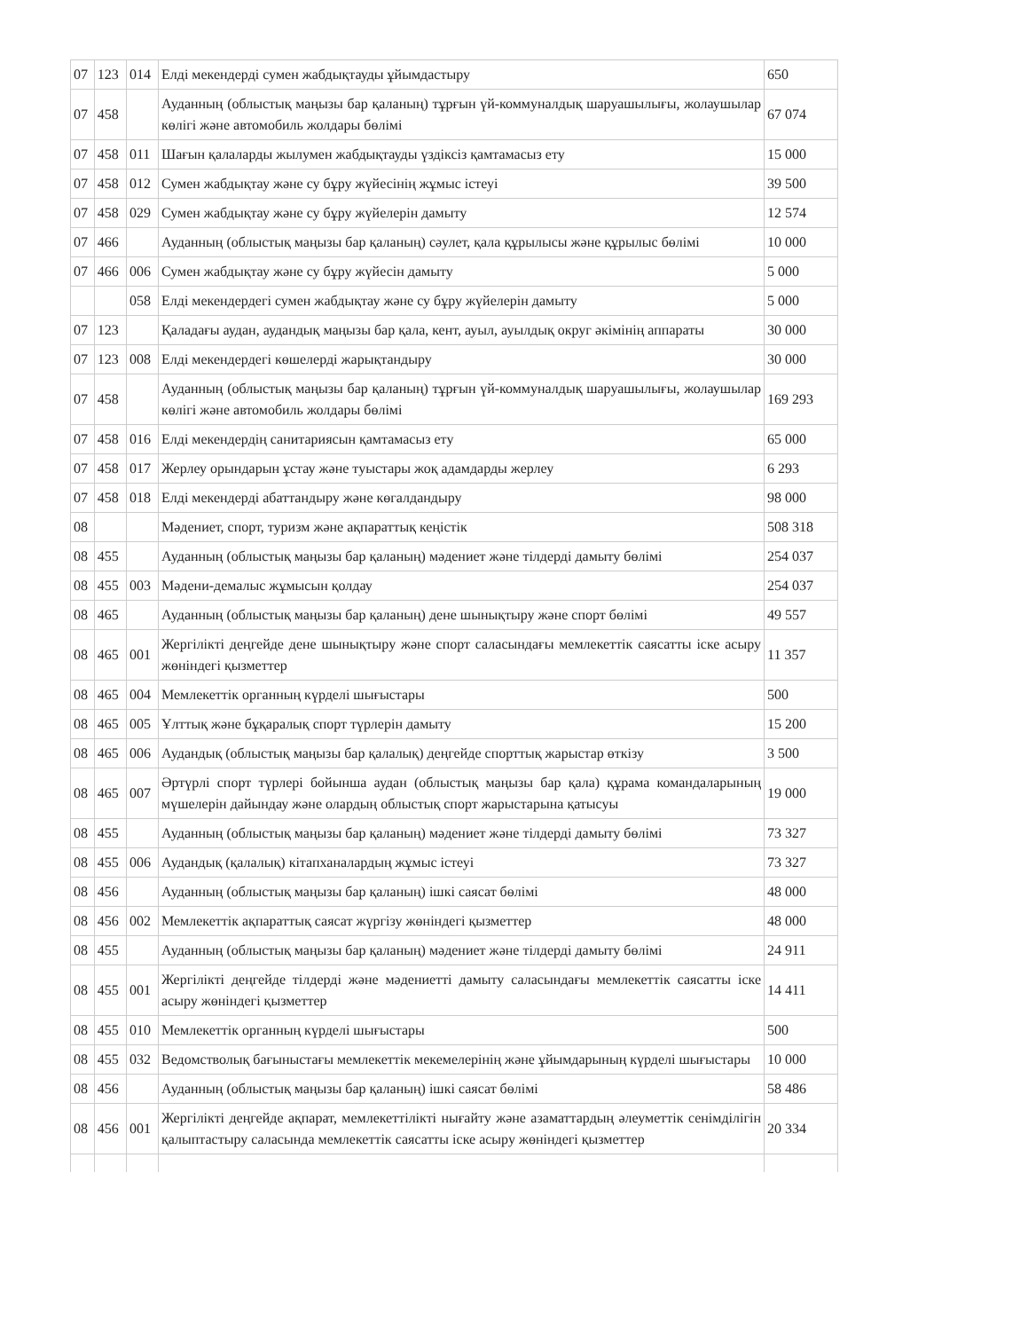| 07 | 123 | 014 | Елді мекендерді сумен жабдықтауды ұйымдастыру | 650 |
| 07 | 458 | | Ауданның (облыстық маңызы бар қаланың) тұрғын үй-коммуналдық шаруашылығы, жолаушылар көлігі және автомобиль жолдары бөлімі | 67 074 |
| 07 | 458 | 011 | Шағын қалаларды жылумен жабдықтауды үздіксіз қамтамасыз ету | 15 000 |
| 07 | 458 | 012 | Сумен жабдықтау және су бұру жүйесінің жұмыс істеуі | 39 500 |
| 07 | 458 | 029 | Сумен жабдықтау және су бұру жүйелерін дамыту | 12 574 |
| 07 | 466 | | Ауданның (облыстық маңызы бар қаланың) сәулет, қала құрылысы және құрылыс бөлімі | 10 000 |
| 07 | 466 | 006 | Сумен жабдықтау және су бұру жүйесін дамыту | 5 000 |
| | | 058 | Елді мекендердегі сумен жабдықтау және су бұру жүйелерін дамыту | 5 000 |
| 07 | 123 | | Қаладағы аудан, аудандық маңызы бар қала, кент, ауыл, ауылдық округ әкімінің аппараты | 30 000 |
| 07 | 123 | 008 | Елді мекендердегі көшелерді жарықтандыру | 30 000 |
| 07 | 458 | | Ауданның (облыстық маңызы бар қаланың) тұрғын үй-коммуналдық шаруашылығы, жолаушылар көлігі және автомобиль жолдары бөлімі | 169 293 |
| 07 | 458 | 016 | Елді мекендердің санитариясын қамтамасыз ету | 65 000 |
| 07 | 458 | 017 | Жерлеу орындарын ұстау және туыстары жоқ адамдарды жерлеу | 6 293 |
| 07 | 458 | 018 | Елді мекендерді абаттандыру және көгалдандыру | 98 000 |
| 08 | | | Мәдениет, спорт, туризм және ақпараттық кеңістік | 508 318 |
| 08 | 455 | | Ауданның (облыстық маңызы бар қаланың) мәдениет және тілдерді дамыту бөлімі | 254 037 |
| 08 | 455 | 003 | Мәдени-демалыс жұмысын қолдау | 254 037 |
| 08 | 465 | | Ауданның (облыстық маңызы бар қаланың) дене шынықтыру және спорт бөлімі | 49 557 |
| 08 | 465 | 001 | Жергілікті деңгейде дене шынықтыру және спорт саласындағы мемлекеттік саясатты іске асыру жөніндегі қызметтер | 11 357 |
| 08 | 465 | 004 | Мемлекеттік органның күрделі шығыстары | 500 |
| 08 | 465 | 005 | Ұлттық және бұқаралық спорт түрлерін дамыту | 15 200 |
| 08 | 465 | 006 | Аудандық (облыстық маңызы бар қалалық) деңгейде спорттық жарыстар өткізу | 3 500 |
| 08 | 465 | 007 | Әртүрлі спорт түрлері бойынша аудан (облыстық маңызы бар қала) құрама командаларының мүшелерін дайындау және олардың облыстық спорт жарыстарына қатысуы | 19 000 |
| 08 | 455 | | Ауданның (облыстық маңызы бар қаланың) мәдениет және тілдерді дамыту бөлімі | 73 327 |
| 08 | 455 | 006 | Аудандық (қалалық) кітапханалардың жұмыс істеуі | 73 327 |
| 08 | 456 | | Ауданның (облыстық маңызы бар қаланың) ішкі саясат бөлімі | 48 000 |
| 08 | 456 | 002 | Мемлекеттік ақпараттық саясат жүргізу жөніндегі қызметтер | 48 000 |
| 08 | 455 | | Ауданның (облыстық маңызы бар қаланың) мәдениет және тілдерді дамыту бөлімі | 24 911 |
| 08 | 455 | 001 | Жергілікті деңгейде тілдерді және мәдениетті дамыту саласындағы мемлекеттік саясатты іске асыру жөніндегі қызметтер | 14 411 |
| 08 | 455 | 010 | Мемлекеттік органның күрделі шығыстары | 500 |
| 08 | 455 | 032 | Ведомстволық бағыныстағы мемлекеттік мекемелерінің және ұйымдарының күрделі шығыстары | 10 000 |
| 08 | 456 | | Ауданның (облыстық маңызы бар қаланың) ішкі саясат бөлімі | 58 486 |
| 08 | 456 | 001 | Жергілікті деңгейде ақпарат, мемлекеттілікті нығайту және азаматтардың әлеуметтік сенімділігін қалыптастыру саласында мемлекеттік саясатты іске асыру жөніндегі қызметтер | 20 334 |